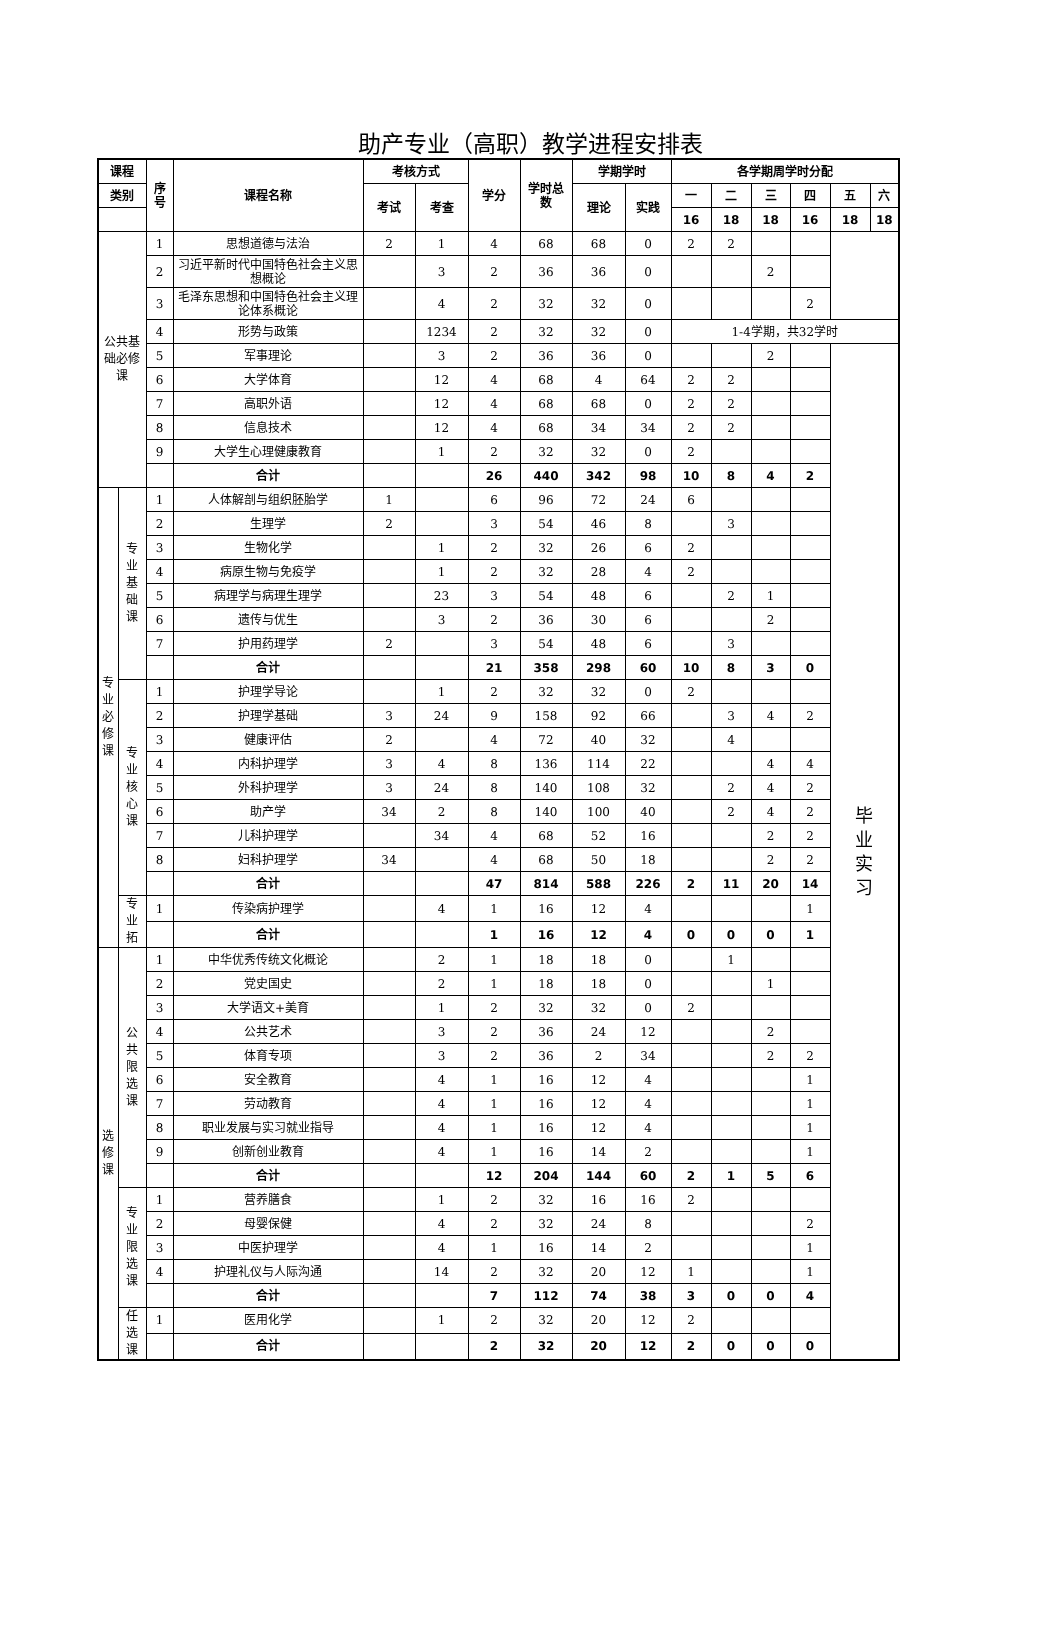助产专业（高职）教学进程安排表
| 课程 | | 序 号 | 课程名称 | 考核方式 | | 学分 | 学时总 数 | 学期学时 | | 各学期周学时分配 | | | | | |
| --- | --- | --- | --- | --- | --- | --- | --- | --- | --- | --- | --- | --- | --- | --- | --- |
| 类别 | | | | 考试 | 考查 | | | 理论 | 实践 | 一 | 二 | 三 | 四 | 五 | 六 |
| | | | | | | | | | | 16 | 18 | 18 | 16 | 18 | 18 |
| 公共基 础必修 课 | | 1 | 思想道德与法治 | 2 | 1 | 4 | 68 | 68 | 0 | 2 | 2 | | | | |
| | | 2 | 习近平新时代中国特色社会主义思想概论 | | 3 | 2 | 36 | 36 | 0 | | | 2 | | | |
| | | 3 | 毛泽东思想和中国特色社会主义理论体系概论 | | 4 | 2 | 32 | 32 | 0 | | | | 2 | | |
| | | 4 | 形势与政策 | | 1234 | 2 | 32 | 32 | 0 | 1-4学期，共32学时 | | | | | |
| | | 5 | 军事理论 | | 3 | 2 | 36 | 36 | 0 | | | 2 | | 毕 业 实 习 | |
| | | 6 | 大学体育 | | 12 | 4 | 68 | 4 | 64 | 2 | 2 | | | | |
| | | 7 | 高职外语 | | 12 | 4 | 68 | 68 | 0 | 2 | 2 | | | | |
| | | 8 | 信息技术 | | 12 | 4 | 68 | 34 | 34 | 2 | 2 | | | | |
| | | 9 | 大学生心理健康教育 | | 1 | 2 | 32 | 32 | 0 | 2 | | | | | |
| | | | 合计 | | | 26 | 440 | 342 | 98 | 10 | 8 | 4 | 2 | | |
| 专 业 必 修 课 | 专 业 基 础 课 | 1 | 人体解剖与组织胚胎学 | 1 | | 6 | 96 | 72 | 24 | 6 | | | | | |
| | | 2 | 生理学 | 2 | | 3 | 54 | 46 | 8 | | 3 | | | | |
| | | 3 | 生物化学 | | 1 | 2 | 32 | 26 | 6 | 2 | | | | | |
| | | 4 | 病原生物与免疫学 | | 1 | 2 | 32 | 28 | 4 | 2 | | | | | |
| | | 5 | 病理学与病理生理学 | | 23 | 3 | 54 | 48 | 6 | | 2 | 1 | | | |
| | | 6 | 遗传与优生 | | 3 | 2 | 36 | 30 | 6 | | | 2 | | | |
| | | 7 | 护用药理学 | 2 | | 3 | 54 | 48 | 6 | | 3 | | | | |
| | | | 合计 | | | 21 | 358 | 298 | 60 | 10 | 8 | 3 | 0 | | |
| | 专 业 核 心 课 | 1 | 护理学导论 | | 1 | 2 | 32 | 32 | 0 | 2 | | | | | |
| | | 2 | 护理学基础 | 3 | 24 | 9 | 158 | 92 | 66 | | 3 | 4 | 2 | | |
| | | 3 | 健康评估 | 2 | | 4 | 72 | 40 | 32 | | 4 | | | | |
| | | 4 | 内科护理学 | 3 | 4 | 8 | 136 | 114 | 22 | | | 4 | 4 | | |
| | | 5 | 外科护理学 | 3 | 24 | 8 | 140 | 108 | 32 | | 2 | 4 | 2 | | |
| | | 6 | 助产学 | 34 | 2 | 8 | 140 | 100 | 40 | | 2 | 4 | 2 | | |
| | | 7 | 儿科护理学 | | 34 | 4 | 68 | 52 | 16 | | | 2 | 2 | | |
| | | 8 | 妇科护理学 | 34 | | 4 | 68 | 50 | 18 | | | 2 | 2 | | |
| | | | 合计 | | | 47 | 814 | 588 | 226 | 2 | 11 | 20 | 14 | | |
| | 专 业 拓 | 1 | 传染病护理学 | | 4 | 1 | 16 | 12 | 4 | | | | 1 | | |
| | | | 合计 | | | 1 | 16 | 12 | 4 | 0 | 0 | 0 | 1 | | |
| 选 修 课 | 公 共 限 选 课 | 1 | 中华优秀传统文化概论 | | 2 | 1 | 18 | 18 | 0 | | 1 | | | | |
| | | 2 | 党史国史 | | 2 | 1 | 18 | 18 | 0 | | | 1 | | | |
| | | 3 | 大学语文+美育 | | 1 | 2 | 32 | 32 | 0 | 2 | | | | | |
| | | 4 | 公共艺术 | | 3 | 2 | 36 | 24 | 12 | | | 2 | | | |
| | | 5 | 体育专项 | | 3 | 2 | 36 | 2 | 34 | | | 2 | 2 | | |
| | | 6 | 安全教育 | | 4 | 1 | 16 | 12 | 4 | | | | 1 | | |
| | | 7 | 劳动教育 | | 4 | 1 | 16 | 12 | 4 | | | | 1 | | |
| | | 8 | 职业发展与实习就业指导 | | 4 | 1 | 16 | 12 | 4 | | | | 1 | | |
| | | 9 | 创新创业教育 | | 4 | 1 | 16 | 14 | 2 | | | | 1 | | |
| | | | 合计 | | | 12 | 204 | 144 | 60 | 2 | 1 | 5 | 6 | | |
| | 专 业 限 选 课 | 1 | 营养膳食 | | 1 | 2 | 32 | 16 | 16 | 2 | | | | | |
| | | 2 | 母婴保健 | | 4 | 2 | 32 | 24 | 8 | | | | 2 | | |
| | | 3 | 中医护理学 | | 4 | 1 | 16 | 14 | 2 | | | | 1 | | |
| | | 4 | 护理礼仪与人际沟通 | | 14 | 2 | 32 | 20 | 12 | 1 | | | 1 | | |
| | | | 合计 | | | 7 | 112 | 74 | 38 | 3 | 0 | 0 | 4 | | |
| | 任 选 课 | 1 | 医用化学 | | 1 | 2 | 32 | 20 | 12 | 2 | | | | | |
| | | | 合计 | | | 2 | 32 | 20 | 12 | 2 | 0 | 0 | 0 | | |